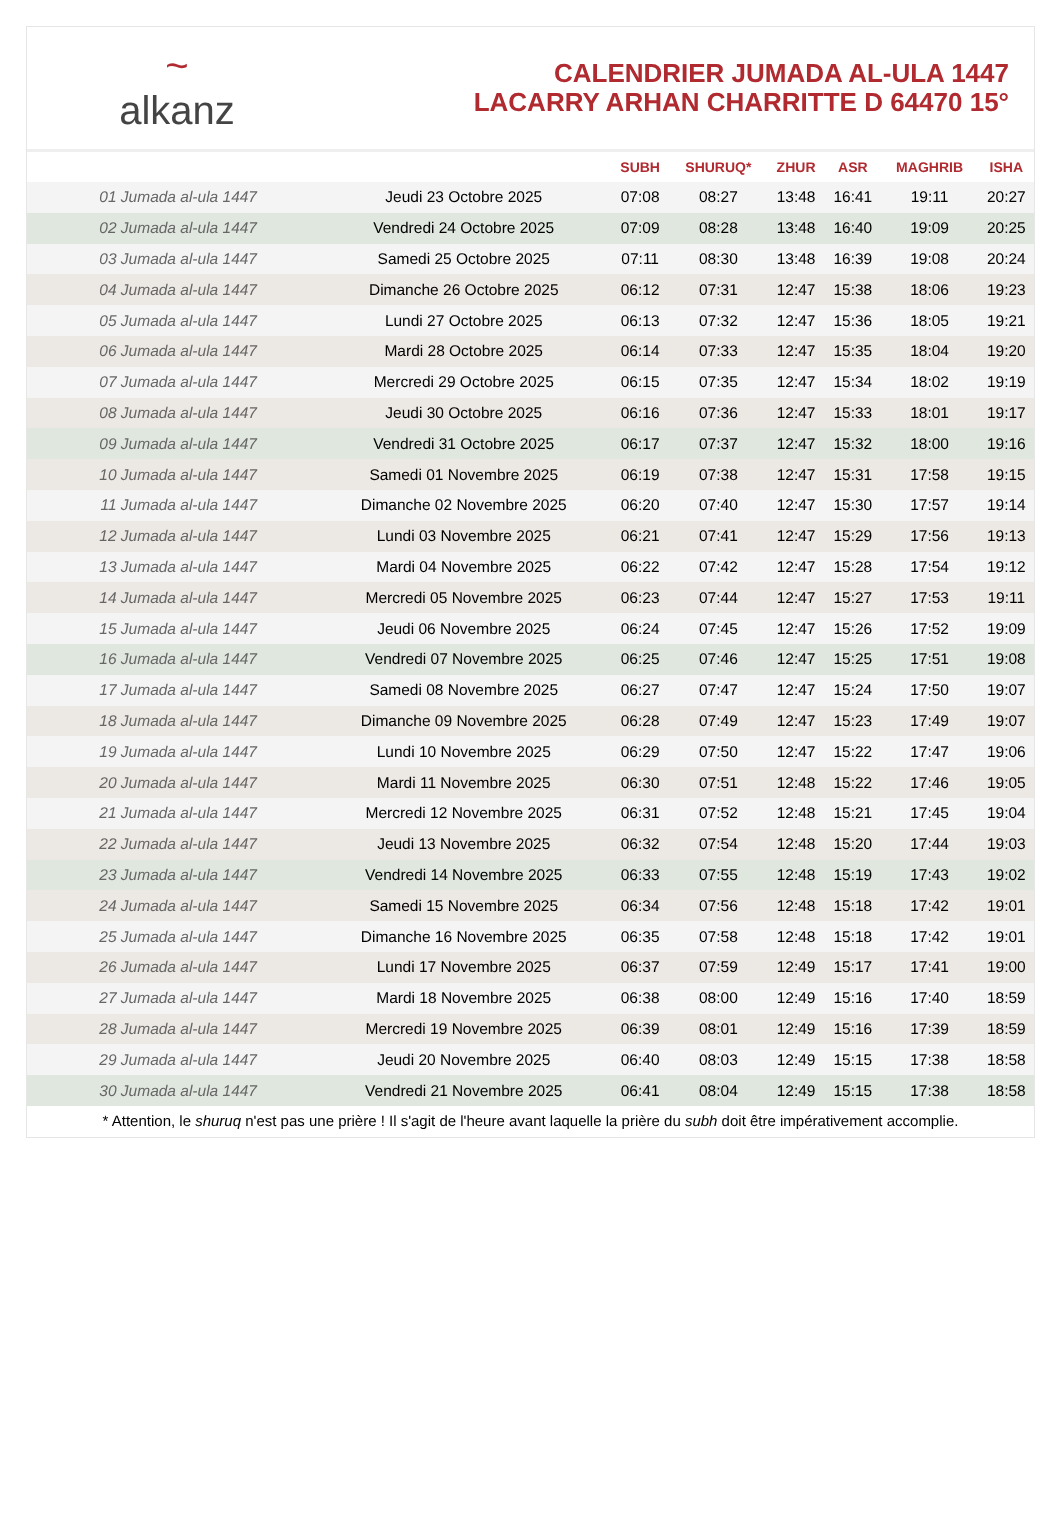~
alkanz
CALENDRIER JUMADA AL-ULA 1447
LACARRY ARHAN CHARRITTE D 64470 15°
| | | SUBH | SHURUQ* | ZHUR | ASR | MAGHRIB | ISHA |
| --- | --- | --- | --- | --- | --- | --- | --- |
| 01 Jumada al-ula 1447 | Jeudi 23 Octobre 2025 | 07:08 | 08:27 | 13:48 | 16:41 | 19:11 | 20:27 |
| 02 Jumada al-ula 1447 | Vendredi 24 Octobre 2025 | 07:09 | 08:28 | 13:48 | 16:40 | 19:09 | 20:25 |
| 03 Jumada al-ula 1447 | Samedi 25 Octobre 2025 | 07:11 | 08:30 | 13:48 | 16:39 | 19:08 | 20:24 |
| 04 Jumada al-ula 1447 | Dimanche 26 Octobre 2025 | 06:12 | 07:31 | 12:47 | 15:38 | 18:06 | 19:23 |
| 05 Jumada al-ula 1447 | Lundi 27 Octobre 2025 | 06:13 | 07:32 | 12:47 | 15:36 | 18:05 | 19:21 |
| 06 Jumada al-ula 1447 | Mardi 28 Octobre 2025 | 06:14 | 07:33 | 12:47 | 15:35 | 18:04 | 19:20 |
| 07 Jumada al-ula 1447 | Mercredi 29 Octobre 2025 | 06:15 | 07:35 | 12:47 | 15:34 | 18:02 | 19:19 |
| 08 Jumada al-ula 1447 | Jeudi 30 Octobre 2025 | 06:16 | 07:36 | 12:47 | 15:33 | 18:01 | 19:17 |
| 09 Jumada al-ula 1447 | Vendredi 31 Octobre 2025 | 06:17 | 07:37 | 12:47 | 15:32 | 18:00 | 19:16 |
| 10 Jumada al-ula 1447 | Samedi 01 Novembre 2025 | 06:19 | 07:38 | 12:47 | 15:31 | 17:58 | 19:15 |
| 11 Jumada al-ula 1447 | Dimanche 02 Novembre 2025 | 06:20 | 07:40 | 12:47 | 15:30 | 17:57 | 19:14 |
| 12 Jumada al-ula 1447 | Lundi 03 Novembre 2025 | 06:21 | 07:41 | 12:47 | 15:29 | 17:56 | 19:13 |
| 13 Jumada al-ula 1447 | Mardi 04 Novembre 2025 | 06:22 | 07:42 | 12:47 | 15:28 | 17:54 | 19:12 |
| 14 Jumada al-ula 1447 | Mercredi 05 Novembre 2025 | 06:23 | 07:44 | 12:47 | 15:27 | 17:53 | 19:11 |
| 15 Jumada al-ula 1447 | Jeudi 06 Novembre 2025 | 06:24 | 07:45 | 12:47 | 15:26 | 17:52 | 19:09 |
| 16 Jumada al-ula 1447 | Vendredi 07 Novembre 2025 | 06:25 | 07:46 | 12:47 | 15:25 | 17:51 | 19:08 |
| 17 Jumada al-ula 1447 | Samedi 08 Novembre 2025 | 06:27 | 07:47 | 12:47 | 15:24 | 17:50 | 19:07 |
| 18 Jumada al-ula 1447 | Dimanche 09 Novembre 2025 | 06:28 | 07:49 | 12:47 | 15:23 | 17:49 | 19:07 |
| 19 Jumada al-ula 1447 | Lundi 10 Novembre 2025 | 06:29 | 07:50 | 12:47 | 15:22 | 17:47 | 19:06 |
| 20 Jumada al-ula 1447 | Mardi 11 Novembre 2025 | 06:30 | 07:51 | 12:48 | 15:22 | 17:46 | 19:05 |
| 21 Jumada al-ula 1447 | Mercredi 12 Novembre 2025 | 06:31 | 07:52 | 12:48 | 15:21 | 17:45 | 19:04 |
| 22 Jumada al-ula 1447 | Jeudi 13 Novembre 2025 | 06:32 | 07:54 | 12:48 | 15:20 | 17:44 | 19:03 |
| 23 Jumada al-ula 1447 | Vendredi 14 Novembre 2025 | 06:33 | 07:55 | 12:48 | 15:19 | 17:43 | 19:02 |
| 24 Jumada al-ula 1447 | Samedi 15 Novembre 2025 | 06:34 | 07:56 | 12:48 | 15:18 | 17:42 | 19:01 |
| 25 Jumada al-ula 1447 | Dimanche 16 Novembre 2025 | 06:35 | 07:58 | 12:48 | 15:18 | 17:42 | 19:01 |
| 26 Jumada al-ula 1447 | Lundi 17 Novembre 2025 | 06:37 | 07:59 | 12:49 | 15:17 | 17:41 | 19:00 |
| 27 Jumada al-ula 1447 | Mardi 18 Novembre 2025 | 06:38 | 08:00 | 12:49 | 15:16 | 17:40 | 18:59 |
| 28 Jumada al-ula 1447 | Mercredi 19 Novembre 2025 | 06:39 | 08:01 | 12:49 | 15:16 | 17:39 | 18:59 |
| 29 Jumada al-ula 1447 | Jeudi 20 Novembre 2025 | 06:40 | 08:03 | 12:49 | 15:15 | 17:38 | 18:58 |
| 30 Jumada al-ula 1447 | Vendredi 21 Novembre 2025 | 06:41 | 08:04 | 12:49 | 15:15 | 17:38 | 18:58 |
* Attention, le shuruq n'est pas une prière ! Il s'agit de l'heure avant laquelle la prière du subh doit être impérativement accomplie.